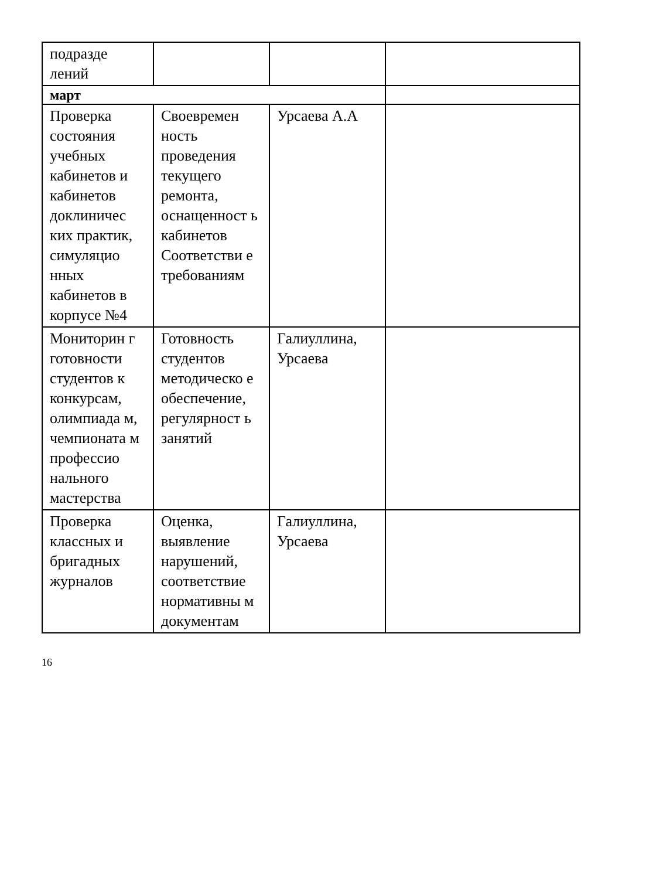| подразде лений | | | |
| март | | | |
| Проверка состояния учебных кабинетов и кабинетов доклиничес ких практик, симуляцио нных кабинетов в корпусе №4 | Своевремен ность проведения текущего ремонта, оснащенност ь кабинетов Соответстви е требованиям | Урсаева А.А | |
| Мониторин г готовности студентов к конкурсам, олимпиада м, чемпионата м профессио нального мастерства | Готовность студентов методическо е обеспечение, регулярност ь занятий | Галиуллина, Урсаева | |
| Проверка классных и бригадных журналов | Оценка, выявление нарушений, соответствие нормативны м документам | Галиуллина, Урсаева | |
16